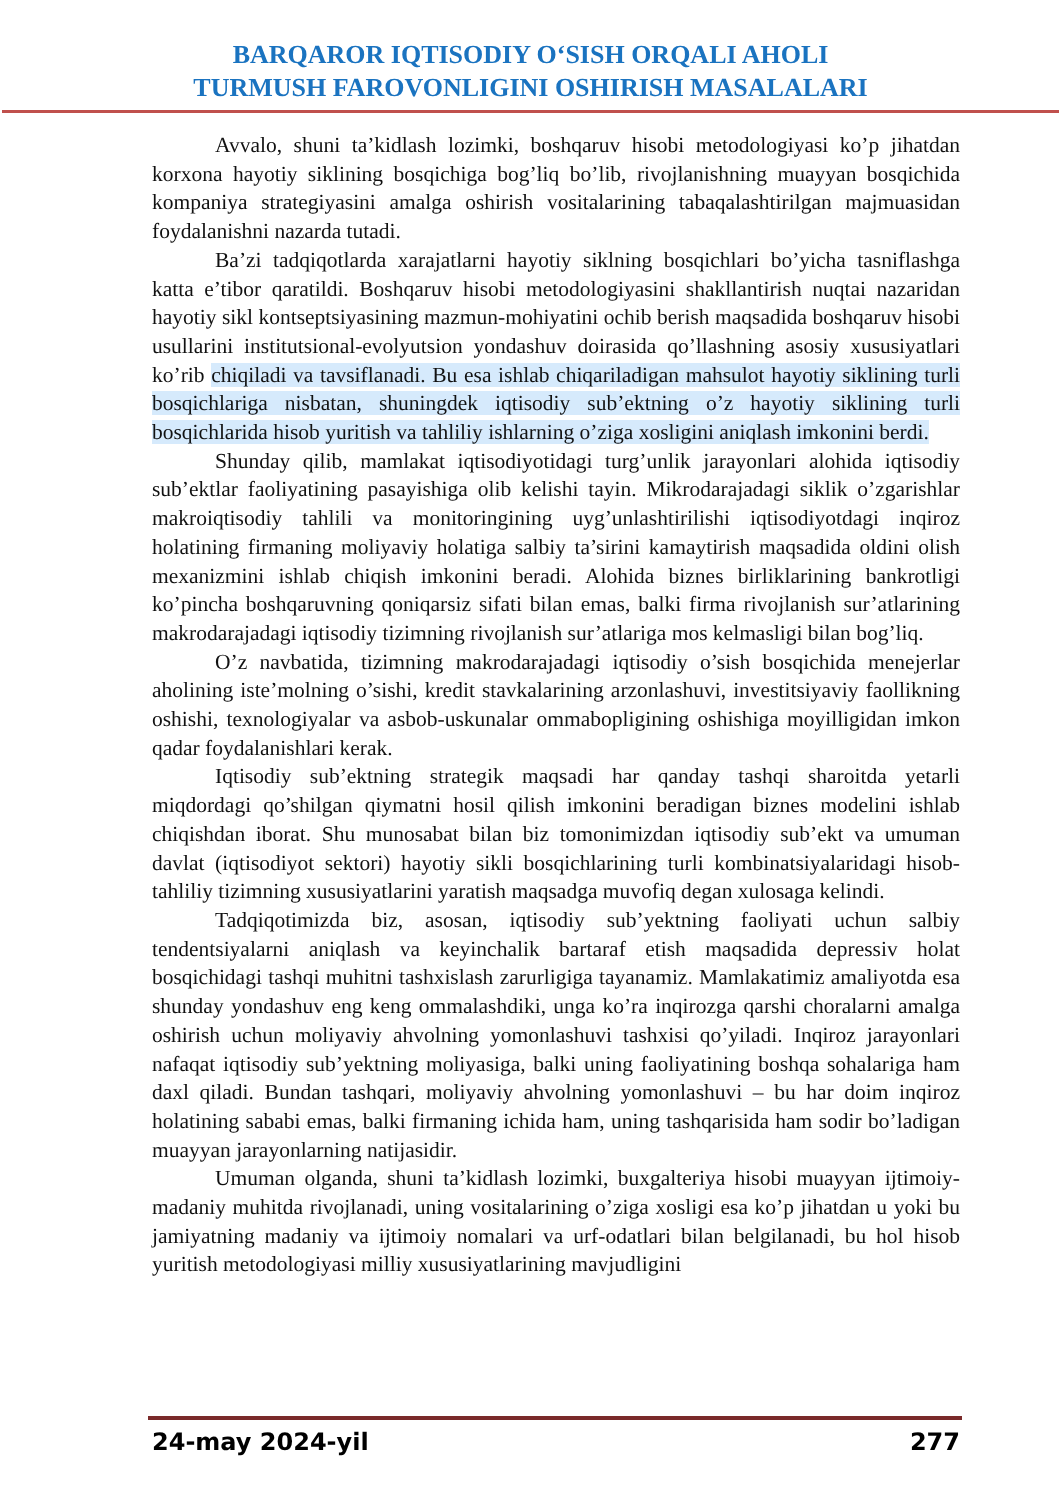BARQAROR IQTISODIY O‘SISH ORQALI AHOLI
TURMUSH FAROVONLIGINI OSHIRISH MASALALARI
Avvalo, shuni ta’kidlash lozimki, boshqaruv hisobi metodologiyasi ko’p jihatdan korxona hayotiy siklining bosqichiga bog’liq bo’lib, rivojlanishning muayyan bosqichida kompaniya strategiyasini amalga oshirish vositalarining tabaqalashtirilgan majmuasidan foydalanishni nazarda tutadi.
Ba’zi tadqiqotlarda xarajatlarni hayotiy siklning bosqichlari bo’yicha tasniflashga katta e’tibor qaratildi. Boshqaruv hisobi metodologiyasini shakllantirish nuqtai nazaridan hayotiy sikl kontseptsiyasining mazmun-mohiyatini ochib berish maqsadida boshqaruv hisobi usullarini institutsional-evolyutsion yondashuv doirasida qo’llashning asosiy xususiyatlari ko’rib chiqiladi va tavsiflanadi. Bu esa ishlab chiqariladigan mahsulot hayotiy siklining turli bosqichlariga nisbatan, shuningdek iqtisodiy sub’ektning o’z hayotiy siklining turli bosqichlarida hisob yuritish va tahliliy ishlarning o’ziga xosligini aniqlash imkonini berdi.
Shunday qilib, mamlakat iqtisodiyotidagi turg’unlik jarayonlari alohida iqtisodiy sub’ektlar faoliyatining pasayishiga olib kelishi tayin. Mikrodarajadagi siklik o’zgarishlar makroiqtisodiy tahlili va monitoringining uyg’unlashtirilishi iqtisodiyotdagi inqiroz holatining firmaning moliyaviy holatiga salbiy ta’sirini kamaytirish maqsadida oldini olish mexanizmini ishlab chiqish imkonini beradi. Alohida biznes birliklarining bankrotligi ko’pincha boshqaruvning qoniqarsiz sifati bilan emas, balki firma rivojlanish sur’atlarining makrodarajadagi iqtisodiy tizimning rivojlanish sur’atlariga mos kelmasligi bilan bog’liq.
O’z navbatida, tizimning makrodarajadagi iqtisodiy o’sish bosqichida menejerlar aholining iste’molning o’sishi, kredit stavkalarining arzonlashuvi, investitsiyaviy faollikning oshishi, texnologiyalar va asbob-uskunalar ommabopligining oshishiga moyilligidan imkon qadar foydalanishlari kerak.
Iqtisodiy sub’ektning strategik maqsadi har qanday tashqi sharoitda yetarli miqdordagi qo’shilgan qiymatni hosil qilish imkonini beradigan biznes modelini ishlab chiqishdan iborat. Shu munosabat bilan biz tomonimizdan iqtisodiy sub’ekt va umuman davlat (iqtisodiyot sektori) hayotiy sikli bosqichlarining turli kombinatsiyalaridagi hisob-tahliliy tizimning xususiyatlarini yaratish maqsadga muvofiq degan xulosaga kelindi.
Tadqiqotimizda biz, asosan, iqtisodiy sub’yektning faoliyati uchun salbiy tendentsiyalarni aniqlash va keyinchalik bartaraf etish maqsadida depressiv holat bosqichidagi tashqi muhitni tashxislash zarurligiga tayanamiz. Mamlakatimiz amaliyotda esa shunday yondashuv eng keng ommalashdiki, unga ko’ra inqirozga qarshi choralarni amalga oshirish uchun moliyaviy ahvolning yomonlashuvi tashxisi qo’yiladi. Inqiroz jarayonlari nafaqat iqtisodiy sub’yektning moliyasiga, balki uning faoliyatining boshqa sohalariga ham daxl qiladi. Bundan tashqari, moliyaviy ahvolning yomonlashuvi – bu har doim inqiroz holatining sababi emas, balki firmaning ichida ham, uning tashqarisida ham sodir bo’ladigan muayyan jarayonlarning natijasidir.
Umuman olganda, shuni ta’kidlash lozimki, buxgalteriya hisobi muayyan ijtimoiy-madaniy muhitda rivojlanadi, uning vositalarining o’ziga xosligi esa ko’p jihatdan u yoki bu jamiyatning madaniy va ijtimoiy nomalari va urf-odatlari bilan belgilanadi, bu hol hisob yuritish metodologiyasi milliy xususiyatlarining mavjudligini
24-may 2024-yil 277